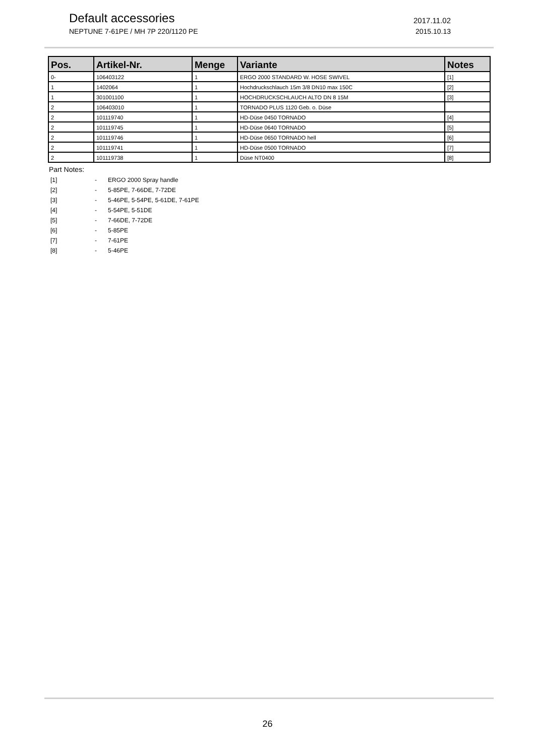Default accessories 2017.11.02
NEPTUNE 7-61PE / MH 7P 220/1120 PE 2015.10.13
| Pos. | Artikel-Nr. | Menge | Variante | Notes |
| --- | --- | --- | --- | --- |
| 0- | 106403122 | 1 | ERGO 2000 STANDARD W. HOSE SWIVEL | [1] |
| 1 | 1402064 | 1 | Hochdruckschlauch 15m 3/8 DN10 max 150C | [2] |
| 1 | 301001100 | 1 | HOCHDRUCKSCHLAUCH ALTO DN 8 15M | [3] |
| 2 | 106403010 | 1 | TORNADO PLUS 1120 Geb. o. Düse | |
| 2 | 101119740 | 1 | HD-Düse 0450 TORNADO | [4] |
| 2 | 101119745 | 1 | HD-Düse 0640 TORNADO | [5] |
| 2 | 101119746 | 1 | HD-Düse 0650 TORNADO hell | [6] |
| 2 | 101119741 | 1 | HD-Düse 0500 TORNADO | [7] |
| 2 | 101119738 | 1 | Düse NT0400 | [8] |
Part Notes:
[1] - ERGO 2000 Spray handle
[2] - 5-85PE, 7-66DE, 7-72DE
[3] - 5-46PE, 5-54PE, 5-61DE, 7-61PE
[4] - 5-54PE, 5-51DE
[5] - 7-66DE, 7-72DE
[6] - 5-85PE
[7] - 7-61PE
[8] - 5-46PE
26